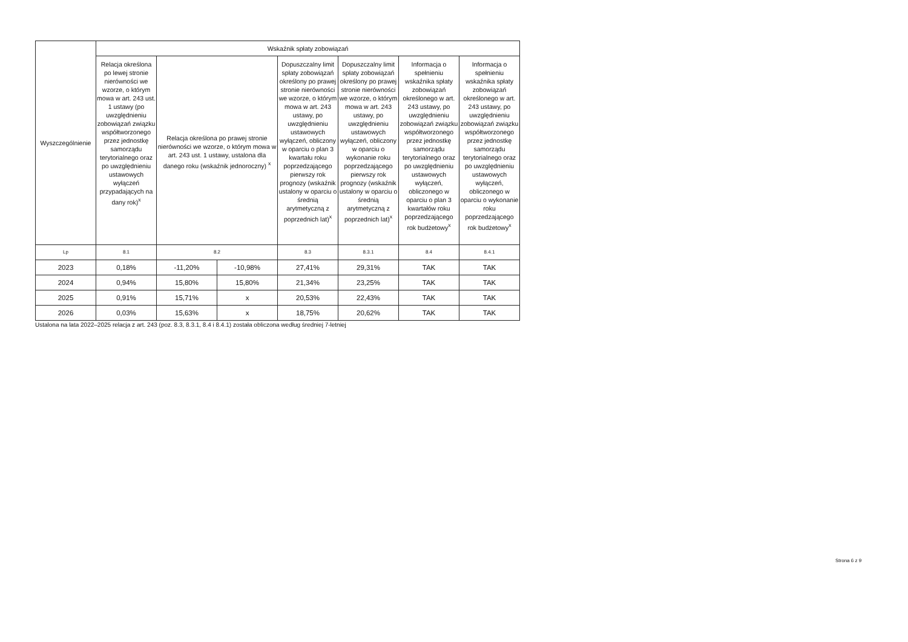| Wyszczególnienie | Wskaźnik spłaty zobowiązań | | | | | | |
| --- | --- | --- | --- | --- | --- | --- | --- |
| | Relacja określona po lewej stronie nierówności we wzorze, o którym mowa w art. 243 ust. 1 ustawy (po uwzględnieniu zobowiązań związku współtworzonego przez jednostkę samorządu terytorialnego oraz po uwzględnieniu ustawowych wyłączeń przypadających na dany rok)<sup>x</sup> | Relacja określona po prawej stronie nierówności we wzorze, o którym mowa w art. 243 ust. 1 ustawy, ustalona dla danego roku (wskaźnik jednoroczny) <sup>x</sup> | | Dopuszczalny limit spłaty zobowiązań określony po prawej stronie nierówności we wzorze, o którym mowa w art. 243 ustawy, po uwzględnieniu ustawowych wyłączeń, obliczony w oparciu o plan 3 kwartału roku poprzedzającego pierwszy rok prognozy (wskaźnik ustalony w oparciu o średnią arytmetyczną z poprzednich lat)<sup>x</sup> | Dopuszczalny limit spłaty zobowiązań określony po prawej stronie nierówności we wzorze, o którym mowa w art. 243 ustawy, po uwzględnieniu ustawowych wyłączeń, obliczony w oparciu o wykonanie roku poprzedzającego pierwszy rok prognozy (wskaźnik ustalony w oparciu o średnią arytmetyczną z poprzednich lat)<sup>x</sup> | Informacja o spełnieniu wskaźnika spłaty zobowiązań określonego w art. 243 ustawy, po uwzględnieniu zobowiązań związku współtworzonego przez jednostkę samorządu terytorialnego oraz po uwzględnieniu ustawowych wyłączeń, obliczonego w oparciu o plan 3 kwartałów roku poprzedzającego rok budżetowy<sup>x</sup> | Informacja o spełnieniu wskaźnika spłaty zobowiązań określonego w art. 243 ustawy, po uwzględnieniu zobowiązań związku współtworzonego przez jednostkę samorządu terytorialnego oraz po uwzględnieniu ustawowych wyłączeń, obliczonego w oparciu o wykonanie roku poprzedzającego rok budżetowy<sup>x</sup> |
| Lp | 8.1 | 8.2 | | 8.3 | 8.3.1 | 8.4 | 8.4.1 |
| 2023 | 0,18% | -11,20% | -10,98% | 27,41% | 29,31% | TAK | TAK |
| 2024 | 0,94% | 15,80% | 15,80% | 21,34% | 23,25% | TAK | TAK |
| 2025 | 0,91% | 15,71% | x | 20,53% | 22,43% | TAK | TAK |
| 2026 | 0,03% | 15,63% | x | 18,75% | 20,62% | TAK | TAK |
Ustalona na lata 2022–2025 relacja z art. 243 (poz. 8.3, 8.3.1, 8.4 i 8.4.1) została obliczona według średniej 7-letniej
Strona 6 z 9